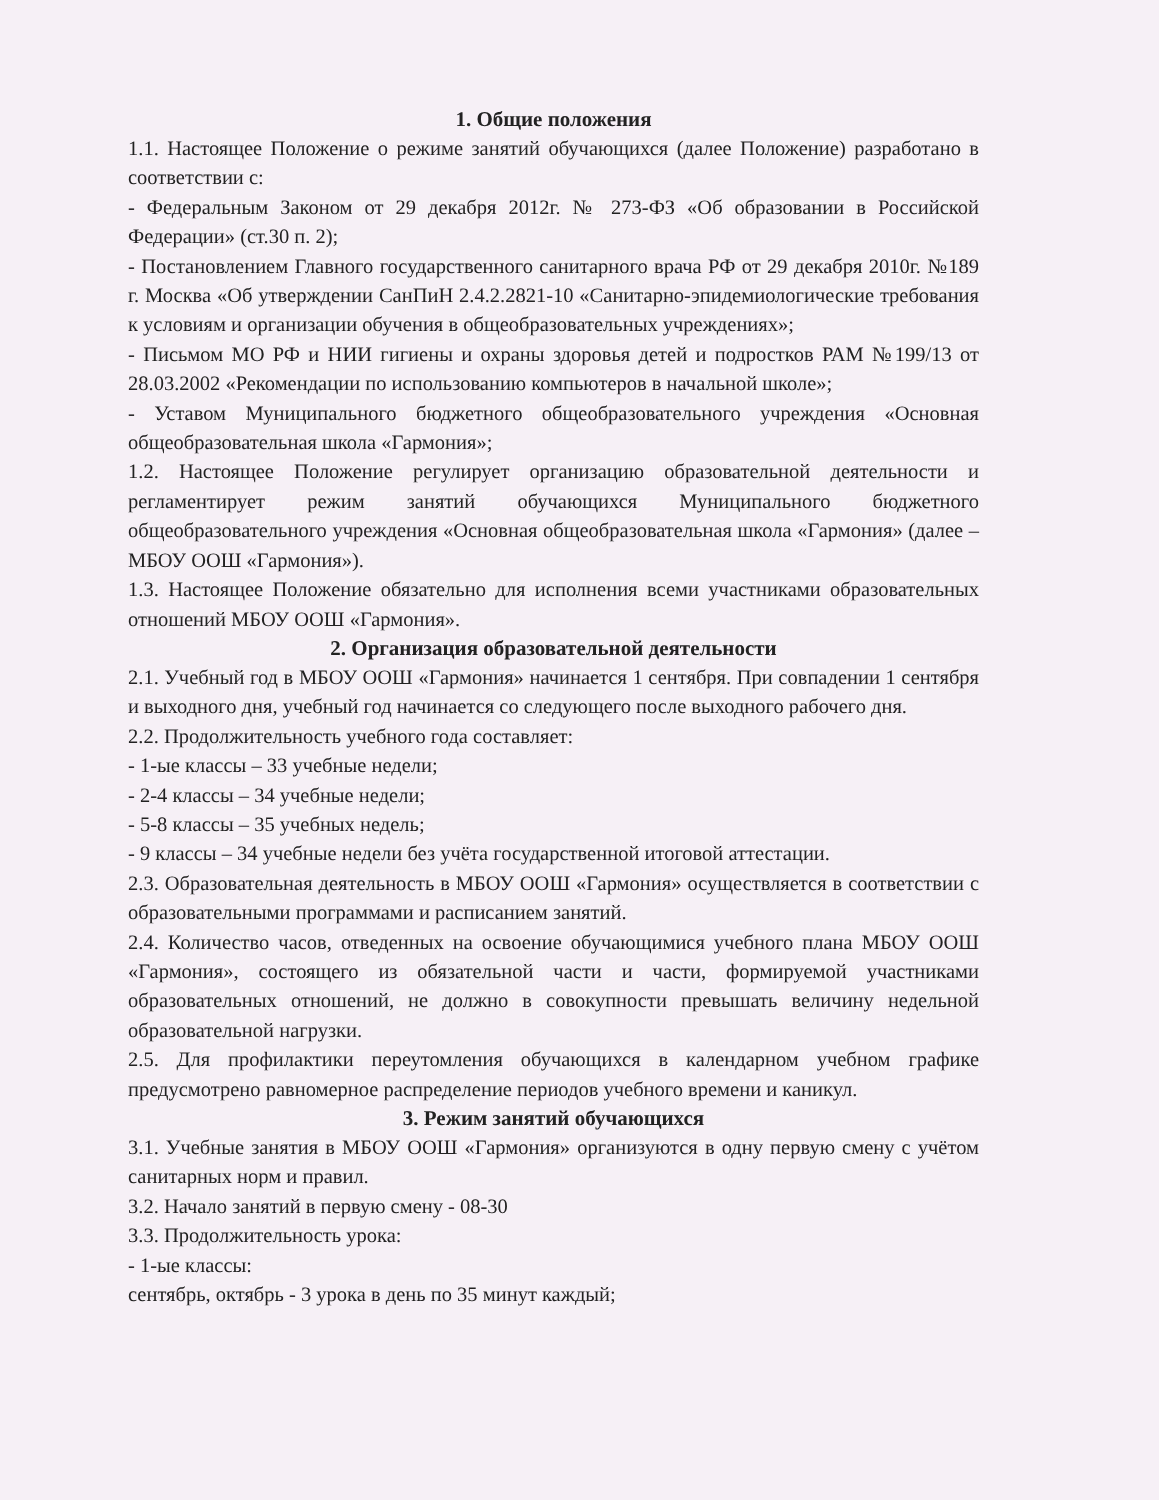1. Общие положения
1.1. Настоящее Положение о режиме занятий обучающихся (далее Положение) разработано в соответствии с:
- Федеральным Законом от 29 декабря 2012г. № 273-ФЗ «Об образовании в Российской Федерации» (ст.30 п. 2);
- Постановлением Главного государственного санитарного врача РФ от 29 декабря 2010г. №189 г. Москва «Об утверждении СанПиН 2.4.2.2821-10 «Санитарно-эпидемиологические требования к условиям и организации обучения в общеобразовательных учреждениях»;
- Письмом МО РФ и НИИ гигиены и охраны здоровья детей и подростков РАМ №199/13 от 28.03.2002 «Рекомендации по использованию компьютеров в начальной школе»;
- Уставом Муниципального бюджетного общеобразовательного учреждения «Основная общеобразовательная школа «Гармония»;
1.2. Настоящее Положение регулирует организацию образовательной деятельности и регламентирует режим занятий обучающихся Муниципального бюджетного общеобразовательного учреждения «Основная общеобразовательная школа «Гармония» (далее – МБОУ ООШ «Гармония»).
1.3. Настоящее Положение обязательно для исполнения всеми участниками образовательных отношений МБОУ ООШ «Гармония».
2. Организация образовательной деятельности
2.1. Учебный год в МБОУ ООШ «Гармония» начинается 1 сентября. При совпадении 1 сентября и выходного дня, учебный год начинается со следующего после выходного рабочего дня.
2.2. Продолжительность учебного года составляет:
- 1-ые классы – 33 учебные недели;
- 2-4 классы – 34 учебные недели;
- 5-8 классы – 35 учебных недель;
- 9 классы – 34 учебные недели без учёта государственной итоговой аттестации.
2.3. Образовательная деятельность в МБОУ ООШ «Гармония» осуществляется в соответствии с образовательными программами и расписанием занятий.
2.4. Количество часов, отведенных на освоение обучающимися учебного плана МБОУ ООШ «Гармония», состоящего из обязательной части и части, формируемой участниками образовательных отношений, не должно в совокупности превышать величину недельной образовательной нагрузки.
2.5. Для профилактики переутомления обучающихся в календарном учебном графике предусмотрено равномерное распределение периодов учебного времени и каникул.
3. Режим занятий обучающихся
3.1. Учебные занятия в МБОУ ООШ «Гармония» организуются в одну первую смену с учётом санитарных норм и правил.
3.2. Начало занятий в первую смену - 08-30
3.3. Продолжительность урока:
- 1-ые классы:
сентябрь, октябрь - 3 урока в день по 35 минут каждый;